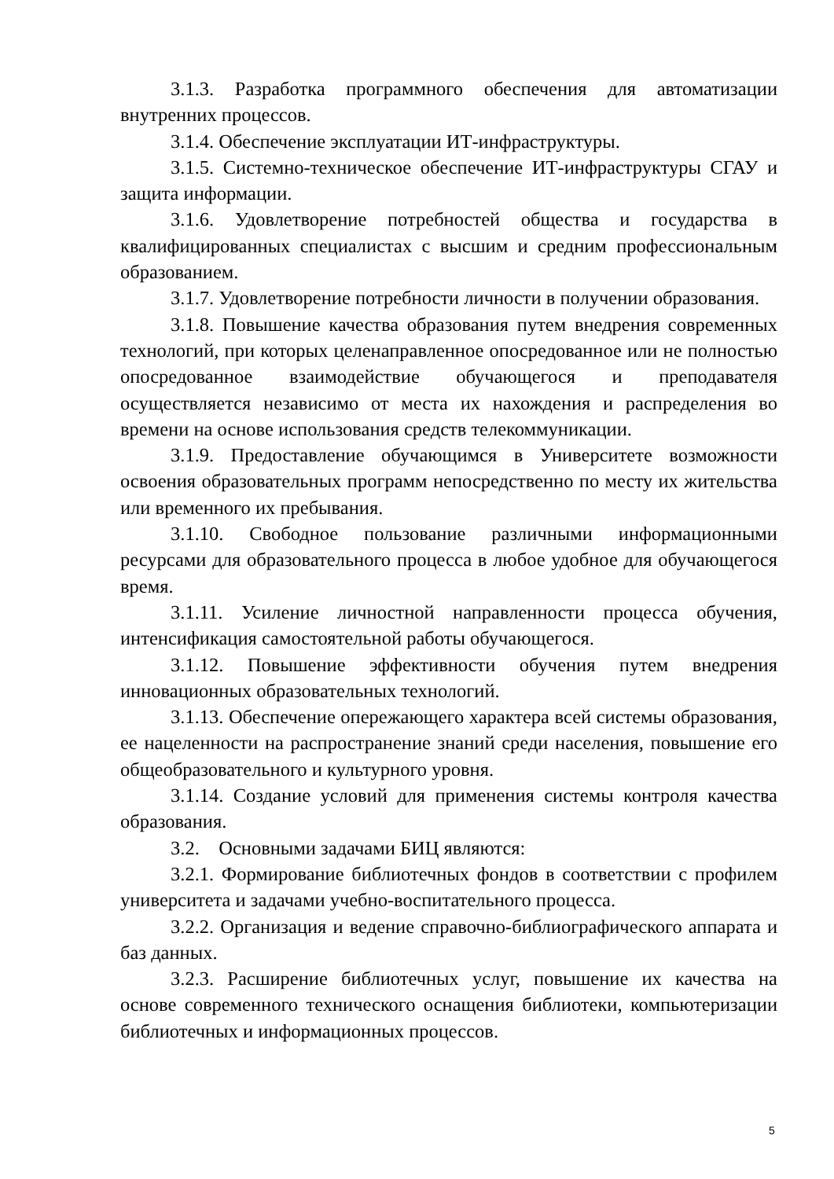3.1.3. Разработка программного обеспечения для автоматизации внутренних процессов.
3.1.4. Обеспечение эксплуатации ИТ-инфраструктуры.
3.1.5. Системно-техническое обеспечение ИТ-инфраструктуры СГАУ и защита информации.
3.1.6. Удовлетворение потребностей общества и государства в квалифицированных специалистах с высшим и средним профессиональным образованием.
3.1.7. Удовлетворение потребности личности в получении образования.
3.1.8. Повышение качества образования путем внедрения современных технологий, при которых целенаправленное опосредованное или не полностью опосредованное взаимодействие обучающегося и преподавателя осуществляется независимо от места их нахождения и распределения во времени на основе использования средств телекоммуникации.
3.1.9. Предоставление обучающимся в Университете возможности освоения образовательных программ непосредственно по месту их жительства или временного их пребывания.
3.1.10. Свободное пользование различными информационными ресурсами для образовательного процесса в любое удобное для обучающегося время.
3.1.11. Усиление личностной направленности процесса обучения, интенсификация самостоятельной работы обучающегося.
3.1.12. Повышение эффективности обучения путем внедрения инновационных образовательных технологий.
3.1.13. Обеспечение опережающего характера всей системы образования, ее нацеленности на распространение знаний среди населения, повышение его общеобразовательного и культурного уровня.
3.1.14. Создание условий для применения системы контроля качества образования.
3.2. Основными задачами БИЦ являются:
3.2.1. Формирование библиотечных фондов в соответствии с профилем университета и задачами учебно-воспитательного процесса.
3.2.2. Организация и ведение справочно-библиографического аппарата и баз данных.
3.2.3. Расширение библиотечных услуг, повышение их качества на основе современного технического оснащения библиотеки, компьютеризации библиотечных и информационных процессов.
5